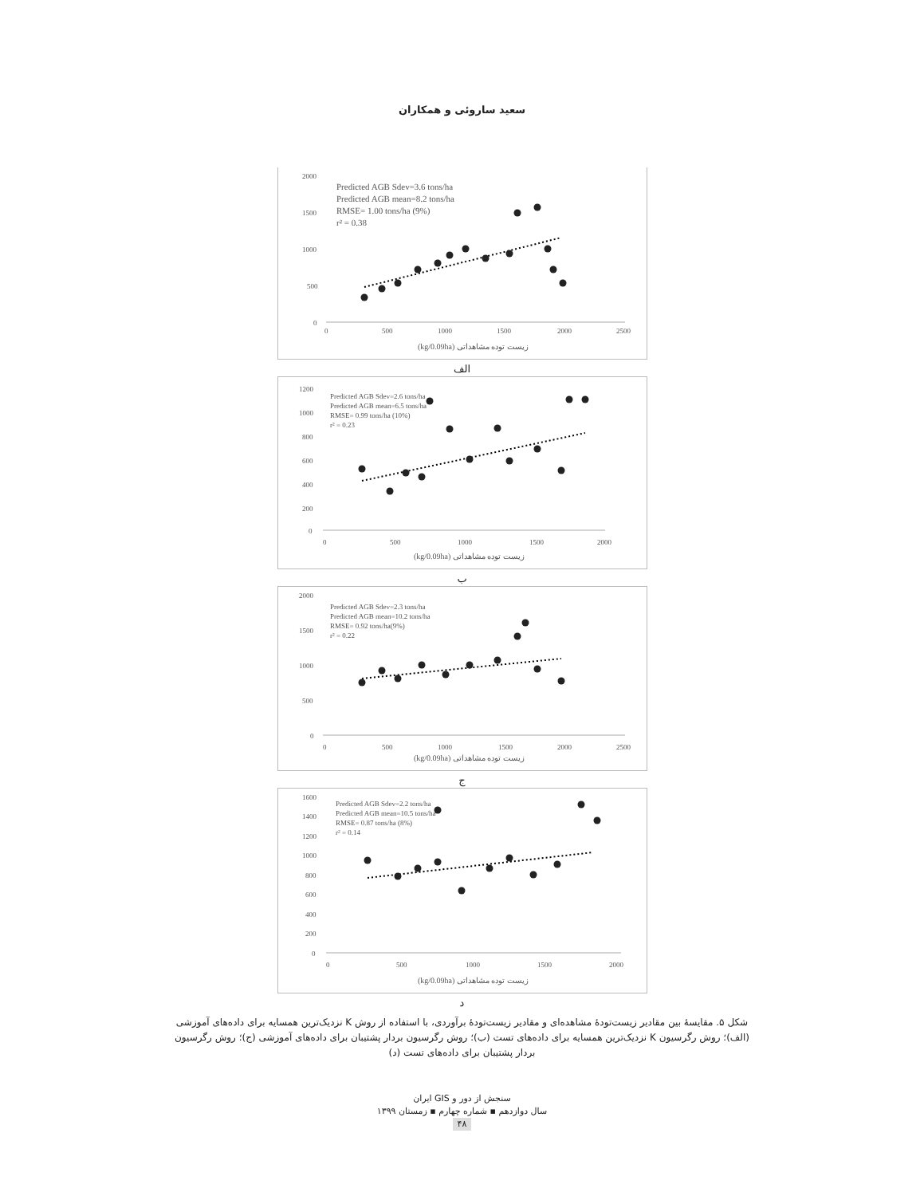سعید ساروئی و همکاران
2000
1500
1000
500
0
0
500
1000
1500
2000
2500
Predicted AGB Sdev=3.6 tons/ha
Predicted AGB mean=8.2 tons/ha
RMSE= 1.00 tons/ha (9%)
r² = 0.38
(kg/0.09ha) زیست توده مشاهداتی
الف
1200
1000
800
600
400
200
0
0
500
1000
1500
2000
Predicted AGB Sdev=2.6 tons/ha
Predicted AGB mean=6.5 tons/ha
RMSE= 0.99 tons/ha (10%)
r² = 0.23
(kg/0.09ha) زیست توده مشاهداتی
ب
2000
1500
1000
500
0
0
500
1000
1500
2000
2500
Predicted AGB Sdev=2.3 tons/ha
Predicted AGB mean=10.2 tons/ha
RMSE= 0.92 tons/ha(9%)
r² = 0.22
(kg/0.09ha) زیست توده مشاهداتی
ج
1600
1400
1200
1000
800
600
400
200
0
0
500
1000
1500
2000
Predicted AGB Sdev=2.2 tons/ha
Predicted AGB mean=10.5 tons/ha
RMSE= 0.87 tons/ha (8%)
r² = 0.14
(kg/0.09ha) زیست توده مشاهداتی
د
شکل ۵. مقایسهٔ بین مقادیر زیست‌تودهٔ مشاهده‌ای و مقادیر زیست‌تودهٔ برآوردی، با استفاده از روش K نزدیک‌ترین همسایه برای داده‌های آموزشی (الف)؛ روش رگرسیون K نزدیک‌ترین همسایه برای داده‌های تست (ب)؛ روش رگرسیون بردار پشتیبان برای داده‌های آموزشی (ج)؛ روش رگرسیون بردار پشتیبان برای داده‌های تست (د)
سنجش از دور و GIS ایران
سال دوازدهم ▪ شماره چهارم ▪ زمستان ۱۳۹۹
۴۸